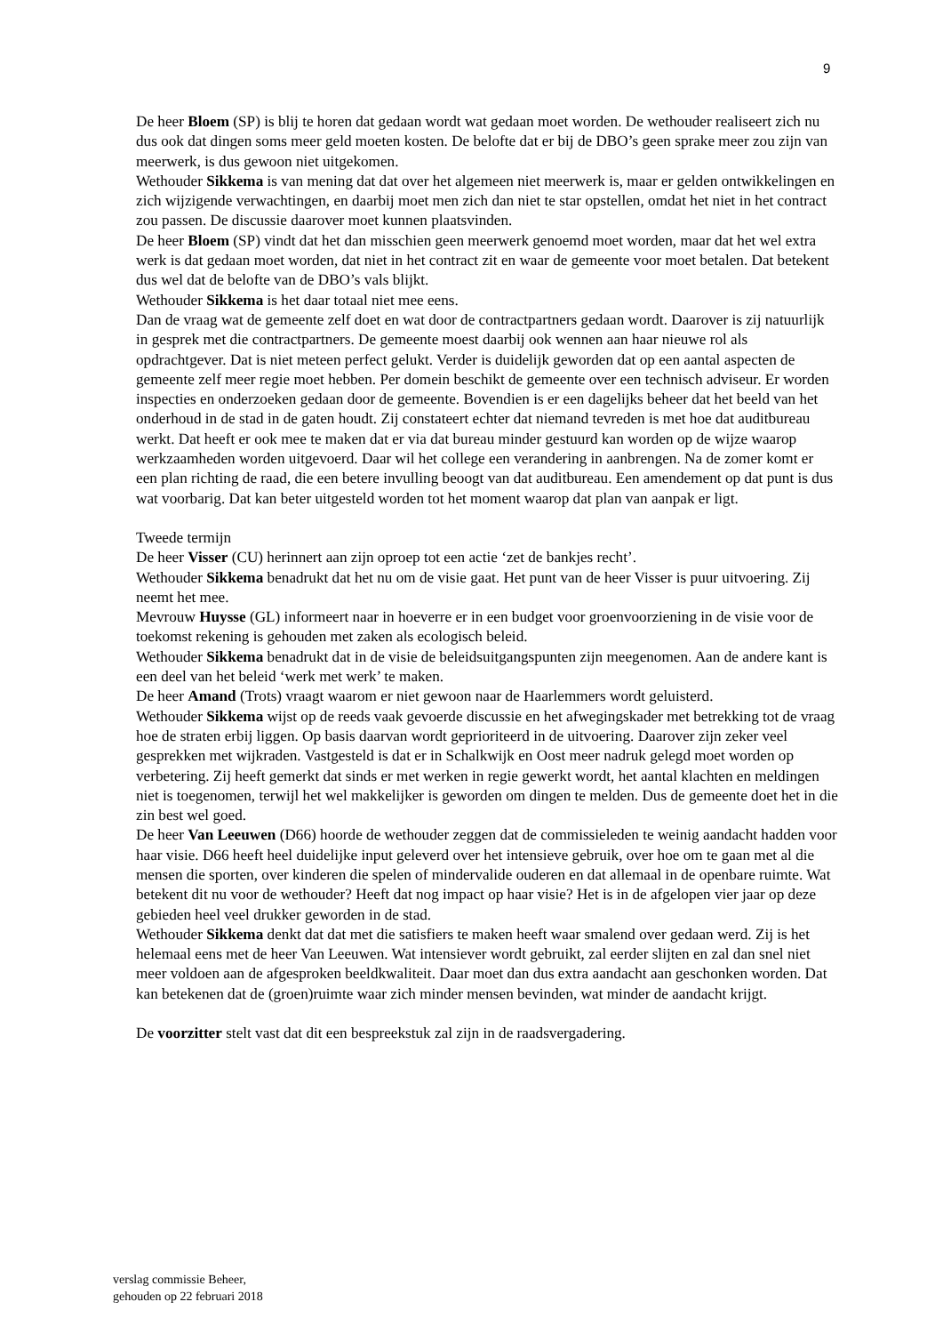9
De heer Bloem (SP) is blij te horen dat gedaan wordt wat gedaan moet worden. De wethouder realiseert zich nu dus ook dat dingen soms meer geld moeten kosten. De belofte dat er bij de DBO’s geen sprake meer zou zijn van meerwerk, is dus gewoon niet uitgekomen.
Wethouder Sikkema is van mening dat dat over het algemeen niet meerwerk is, maar er gelden ontwikkelingen en zich wijzigende verwachtingen, en daarbij moet men zich dan niet te star opstellen, omdat het niet in het contract zou passen. De discussie daarover moet kunnen plaatsvinden.
De heer Bloem (SP) vindt dat het dan misschien geen meerwerk genoemd moet worden, maar dat het wel extra werk is dat gedaan moet worden, dat niet in het contract zit en waar de gemeente voor moet betalen. Dat betekent dus wel dat de belofte van de DBO’s vals blijkt.
Wethouder Sikkema is het daar totaal niet mee eens.
Dan de vraag wat de gemeente zelf doet en wat door de contractpartners gedaan wordt. Daarover is zij natuurlijk in gesprek met die contractpartners. De gemeente moest daarbij ook wennen aan haar nieuwe rol als opdrachtgever. Dat is niet meteen perfect gelukt. Verder is duidelijk geworden dat op een aantal aspecten de gemeente zelf meer regie moet hebben. Per domein beschikt de gemeente over een technisch adviseur. Er worden inspecties en onderzoeken gedaan door de gemeente. Bovendien is er een dagelijks beheer dat het beeld van het onderhoud in de stad in de gaten houdt. Zij constateert echter dat niemand tevreden is met hoe dat auditbureau werkt. Dat heeft er ook mee te maken dat er via dat bureau minder gestuurd kan worden op de wijze waarop werkzaamheden worden uitgevoerd. Daar wil het college een verandering in aanbrengen. Na de zomer komt er een plan richting de raad, die een betere invulling beoogt van dat auditbureau. Een amendement op dat punt is dus wat voorbarig. Dat kan beter uitgesteld worden tot het moment waarop dat plan van aanpak er ligt.
Tweede termijn
De heer Visser (CU) herinnert aan zijn oproep tot een actie ‘zet de bankjes recht’.
Wethouder Sikkema benadrukt dat het nu om de visie gaat. Het punt van de heer Visser is puur uitvoering. Zij neemt het mee.
Mevrouw Huysse (GL) informeert naar in hoeverre er in een budget voor groenvoorziening in de visie voor de toekomst rekening is gehouden met zaken als ecologisch beleid.
Wethouder Sikkema benadrukt dat in de visie de beleidsuitgangspunten zijn meegenomen. Aan de andere kant is een deel van het beleid ‘werk met werk’ te maken.
De heer Amand (Trots) vraagt waarom er niet gewoon naar de Haarlemmers wordt geluisterd.
Wethouder Sikkema wijst op de reeds vaak gevoerde discussie en het afwegingskader met betrekking tot de vraag hoe de straten erbij liggen. Op basis daarvan wordt geprioriteerd in de uitvoering. Daarover zijn zeker veel gesprekken met wijkraden. Vastgesteld is dat er in Schalkwijk en Oost meer nadruk gelegd moet worden op verbetering. Zij heeft gemerkt dat sinds er met werken in regie gewerkt wordt, het aantal klachten en meldingen niet is toegenomen, terwijl het wel makkelijker is geworden om dingen te melden. Dus de gemeente doet het in die zin best wel goed.
De heer Van Leeuwen (D66) hoorde de wethouder zeggen dat de commissieleden te weinig aandacht hadden voor haar visie. D66 heeft heel duidelijke input geleverd over het intensieve gebruik, over hoe om te gaan met al die mensen die sporten, over kinderen die spelen of mindervalide ouderen en dat allemaal in de openbare ruimte. Wat betekent dit nu voor de wethouder? Heeft dat nog impact op haar visie? Het is in de afgelopen vier jaar op deze gebieden heel veel drukker geworden in de stad.
Wethouder Sikkema denkt dat dat met die satisfiers te maken heeft waar smalend over gedaan werd. Zij is het helemaal eens met de heer Van Leeuwen. Wat intensiever wordt gebruikt, zal eerder slijten en zal dan snel niet meer voldoen aan de afgesproken beeldkwaliteit. Daar moet dan dus extra aandacht aan geschonken worden. Dat kan betekenen dat de (groen)ruimte waar zich minder mensen bevinden, wat minder de aandacht krijgt.
De voorzitter stelt vast dat dit een bespreekstuk zal zijn in de raadsvergadering.
verslag commissie Beheer,
gehouden op 22 februari 2018